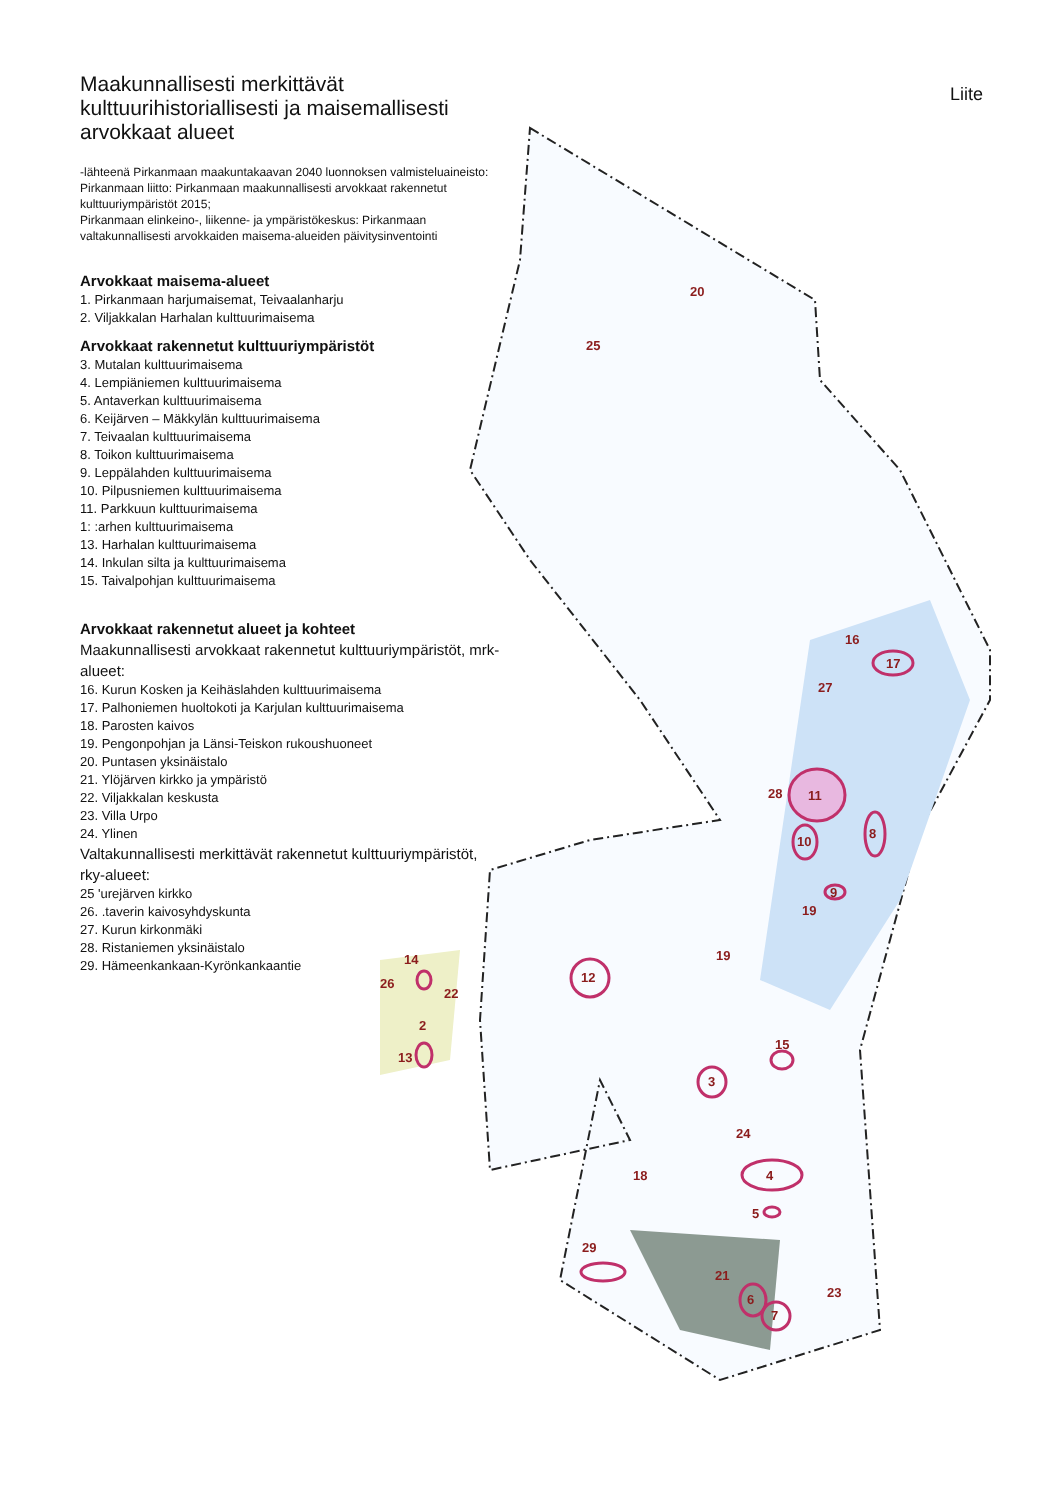Liite
Maakunnallisesti merkittävät kulttuurihistoriallisesti ja maisemallisesti arvokkaat alueet
-lähteenä Pirkanmaan maakuntakaavan 2040 luonnoksen valmisteluaineisto:
Pirkanmaan liitto: Pirkanmaan maakunnallisesti arvokkaat rakennetut kulttuuriympäristöt 2015;
Pirkanmaan elinkeino-, liikenne- ja ympäristökeskus: Pirkanmaan valtakunnallisesti arvokkaiden maisema-alueiden päivitysinventointi
Arvokkaat maisema-alueet
1. Pirkanmaan harjumaisemat, Teivaalanharju
2. Viljakkalan Harhalan kulttuurimaisema
Arvokkaat rakennetut kulttuuriympäristöt
3. Mutalan kulttuurimaisema
4. Lempiäniemen kulttuurimaisema
5. Antaverkan kulttuurimaisema
6. Keijärven – Mäkkylän kulttuurimaisema
7. Teivaalan kulttuurimaisema
8. Toikon kulttuurimaisema
9. Leppälahden kulttuurimaisema
10. Pilpusniemen kulttuurimaisema
11. Parkkuun kulttuurimaisema
1: :arhen kulttuurimaisema
13. Harhalan kulttuurimaisema
14. Inkulan silta ja kulttuurimaisema
15. Taivalpohjan kulttuurimaisema
Arvokkaat rakennetut alueet ja kohteet
Maakunnallisesti arvokkaat rakennetut kulttuuriympäristöt, mrk-alueet:
16. Kurun Kosken ja Keihäslahden kulttuurimaisema
17. Palhoniemen huoltokoti ja Karjulan kulttuurimaisema
18. Parosten kaivos
19. Pengonpohjan ja Länsi-Teiskon rukoushuoneet
20. Puntasen yksinäistalo
21. Ylöjärven kirkko ja ympäristö
22. Viljakkalan keskusta
23. Villa Urpo
24. Ylinen
Valtakunnallisesti merkittävät rakennetut kulttuuriympäristöt, rky-alueet:
25 'urejärven kirkko
26. .taverin kaivosyhdyskunta
27. Kurun kirkonmäki
28. Ristaniemen yksinäistalo
29. Hämeenkankaan-Kyrönkankaantie
20
25
16
17
27
28 11
8
10
9
19
19
12
14
26
22
2
13
15
3
24
18 4
5
29
21
23 6
7